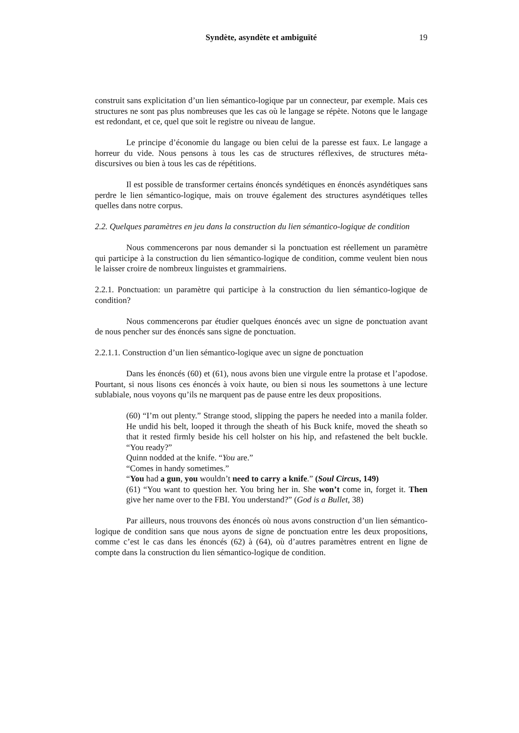Syndète, asyndète et ambiguïté
19
construit sans explicitation d’un lien sémantico-logique par un connecteur, par exemple. Mais ces structures ne sont pas plus nombreuses que les cas où le langage se répète. Notons que le langage est redondant, et ce, quel que soit le registre ou niveau de langue.
Le principe d’économie du langage ou bien celui de la paresse est faux. Le langage a horreur du vide. Nous pensons à tous les cas de structures réflexives, de structures méta-discursives ou bien à tous les cas de répétitions.
Il est possible de transformer certains énoncés syndétiques en énoncés asyndétiques sans perdre le lien sémantico-logique, mais on trouve également des structures asyndétiques telles quelles dans notre corpus.
2.2. Quelques paramètres en jeu dans la construction du lien sémantico-logique de condition
Nous commencerons par nous demander si la ponctuation est réellement un paramètre qui participe à la construction du lien sémantico-logique de condition, comme veulent bien nous le laisser croire de nombreux linguistes et grammairiens.
2.2.1. Ponctuation: un paramètre qui participe à la construction du lien sémantico-logique de condition?
Nous commencerons par étudier quelques énoncés avec un signe de ponctuation avant de nous pencher sur des énoncés sans signe de ponctuation.
2.2.1.1. Construction d’un lien sémantico-logique avec un signe de ponctuation
Dans les énoncés (60) et (61), nous avons bien une virgule entre la protase et l’apodose. Pourtant, si nous lisons ces énoncés à voix haute, ou bien si nous les soumettons à une lecture sublabiale, nous voyons qu’ils ne marquent pas de pause entre les deux propositions.
(60) “I’m out plenty.” Strange stood, slipping the papers he needed into a manila folder. He undid his belt, looped it through the sheath of his Buck knife, moved the sheath so that it rested firmly beside his cell holster on his hip, and refastened the belt buckle. “You ready?”
Quinn nodded at the knife. “You are.”
“Comes in handy sometimes.”
“You had a gun, you wouldn’t need to carry a knife.” (Soul Circus, 149)
(61) “You want to question her. You bring her in. She won’t come in, forget it. Then give her name over to the FBI. You understand?” (God is a Bullet, 38)
Par ailleurs, nous trouvons des énoncés où nous avons construction d’un lien sémantico-logique de condition sans que nous ayons de signe de ponctuation entre les deux propositions, comme c’est le cas dans les énoncés (62) à (64), où d’autres paramètres entrent en ligne de compte dans la construction du lien sémantico-logique de condition.